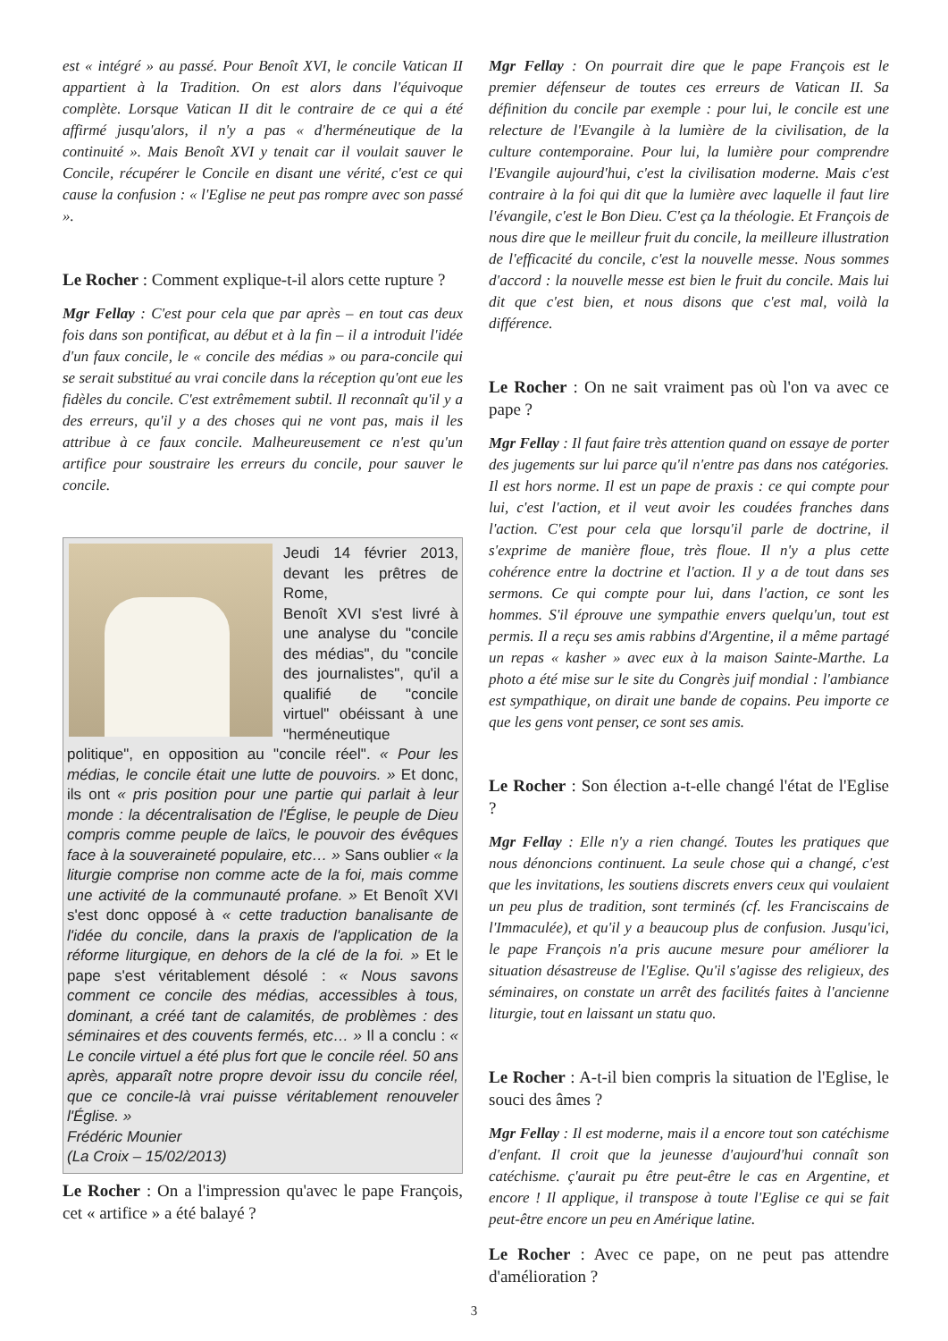est « intégré » au passé. Pour Benoît XVI, le concile Vatican II appartient à la Tradition. On est alors dans l'équivoque complète. Lorsque Vatican II dit le contraire de ce qui a été affirmé jusqu'alors, il n'y a pas « d'herméneutique de la continuité ». Mais Benoît XVI y tenait car il voulait sauver le Concile, récupérer le Concile en disant une vérité, c'est ce qui cause la confusion : « l'Eglise ne peut pas rompre avec son passé ».
Le Rocher : Comment explique-t-il alors cette rupture ?
Mgr Fellay : C'est pour cela que par après – en tout cas deux fois dans son pontificat, au début et à la fin – il a introduit l'idée d'un faux concile, le « concile des médias » ou para-concile qui se serait substitué au vrai concile dans la réception qu'ont eue les fidèles du concile. C'est extrêmement subtil. Il reconnaît qu'il y a des erreurs, qu'il y a des choses qui ne vont pas, mais il les attribue à ce faux concile. Malheureusement ce n'est qu'un artifice pour soustraire les erreurs du concile, pour sauver le concile.
Jeudi 14 février 2013, devant les prêtres de Rome,
Benoît XVI s'est livré à une analyse du "concile des médias", du "concile des journalistes", qu'il a qualifié de "concile virtuel" obéissant à une "herméneutique politique", en opposition au "concile réel". « Pour les médias, le concile était une lutte de pouvoirs. » Et donc, ils ont « pris position pour une partie qui parlait à leur monde : la décentralisation de l'Église, le peuple de Dieu compris comme peuple de laïcs, le pouvoir des évêques face à la souveraineté populaire, etc… » Sans oublier « la liturgie comprise non comme acte de la foi, mais comme une activité de la communauté profane. » Et Benoît XVI s'est donc opposé à « cette traduction banalisante de l'idée du concile, dans la praxis de l'application de la réforme liturgique, en dehors de la clé de la foi. » Et le pape s'est véritablement désolé : « Nous savons comment ce concile des médias, accessibles à tous, dominant, a créé tant de calamités, de problèmes : des séminaires et des couvents fermés, etc… » Il a conclu : « Le concile virtuel a été plus fort que le concile réel. 50 ans après, apparaît notre propre devoir issu du concile réel, que ce concile-là vrai puisse véritablement renouveler l'Église. »
Frédéric Mounier
(La Croix – 15/02/2013)
Le Rocher : On a l'impression qu'avec le pape François, cet « artifice » a été balayé ?
Mgr Fellay : On pourrait dire que le pape François est le premier défenseur de toutes ces erreurs de Vatican II. Sa définition du concile par exemple : pour lui, le concile est une relecture de l'Evangile à la lumière de la civilisation, de la culture contemporaine. Pour lui, la lumière pour comprendre l'Evangile aujourd'hui, c'est la civilisation moderne. Mais c'est contraire à la foi qui dit que la lumière avec laquelle il faut lire l'évangile, c'est le Bon Dieu. C'est ça la théologie. Et François de nous dire que le meilleur fruit du concile, la meilleure illustration de l'efficacité du concile, c'est la nouvelle messe. Nous sommes d'accord : la nouvelle messe est bien le fruit du concile. Mais lui dit que c'est bien, et nous disons que c'est mal, voilà la différence.
Le Rocher : On ne sait vraiment pas où l'on va avec ce pape ?
Mgr Fellay : Il faut faire très attention quand on essaye de porter des jugements sur lui parce qu'il n'entre pas dans nos catégories. Il est hors norme. Il est un pape de praxis : ce qui compte pour lui, c'est l'action, et il veut avoir les coudées franches dans l'action. C'est pour cela que lorsqu'il parle de doctrine, il s'exprime de manière floue, très floue. Il n'y a plus cette cohérence entre la doctrine et l'action. Il y a de tout dans ses sermons. Ce qui compte pour lui, dans l'action, ce sont les hommes. S'il éprouve une sympathie envers quelqu'un, tout est permis. Il a reçu ses amis rabbins d'Argentine, il a même partagé un repas « kasher » avec eux à la maison Sainte-Marthe. La photo a été mise sur le site du Congrès juif mondial : l'ambiance est sympathique, on dirait une bande de copains. Peu importe ce que les gens vont penser, ce sont ses amis.
Le Rocher : Son élection a-t-elle changé l'état de l'Eglise ?
Mgr Fellay : Elle n'y a rien changé. Toutes les pratiques que nous dénoncions continuent. La seule chose qui a changé, c'est que les invitations, les soutiens discrets envers ceux qui voulaient un peu plus de tradition, sont terminés (cf. les Franciscains de l'Immaculée), et qu'il y a beaucoup plus de confusion. Jusqu'ici, le pape François n'a pris aucune mesure pour améliorer la situation désastreuse de l'Eglise. Qu'il s'agisse des religieux, des séminaires, on constate un arrêt des facilités faites à l'ancienne liturgie, tout en laissant un statu quo.
Le Rocher : A-t-il bien compris la situation de l'Eglise, le souci des âmes ?
Mgr Fellay : Il est moderne, mais il a encore tout son catéchisme d'enfant. Il croit que la jeunesse d'aujourd'hui connaît son catéchisme. ç'aurait pu être peut-être le cas en Argentine, et encore ! Il applique, il transpose à toute l'Eglise ce qui se fait peut-être encore un peu en Amérique latine.
Le Rocher : Avec ce pape, on ne peut pas attendre d'amélioration ?
3